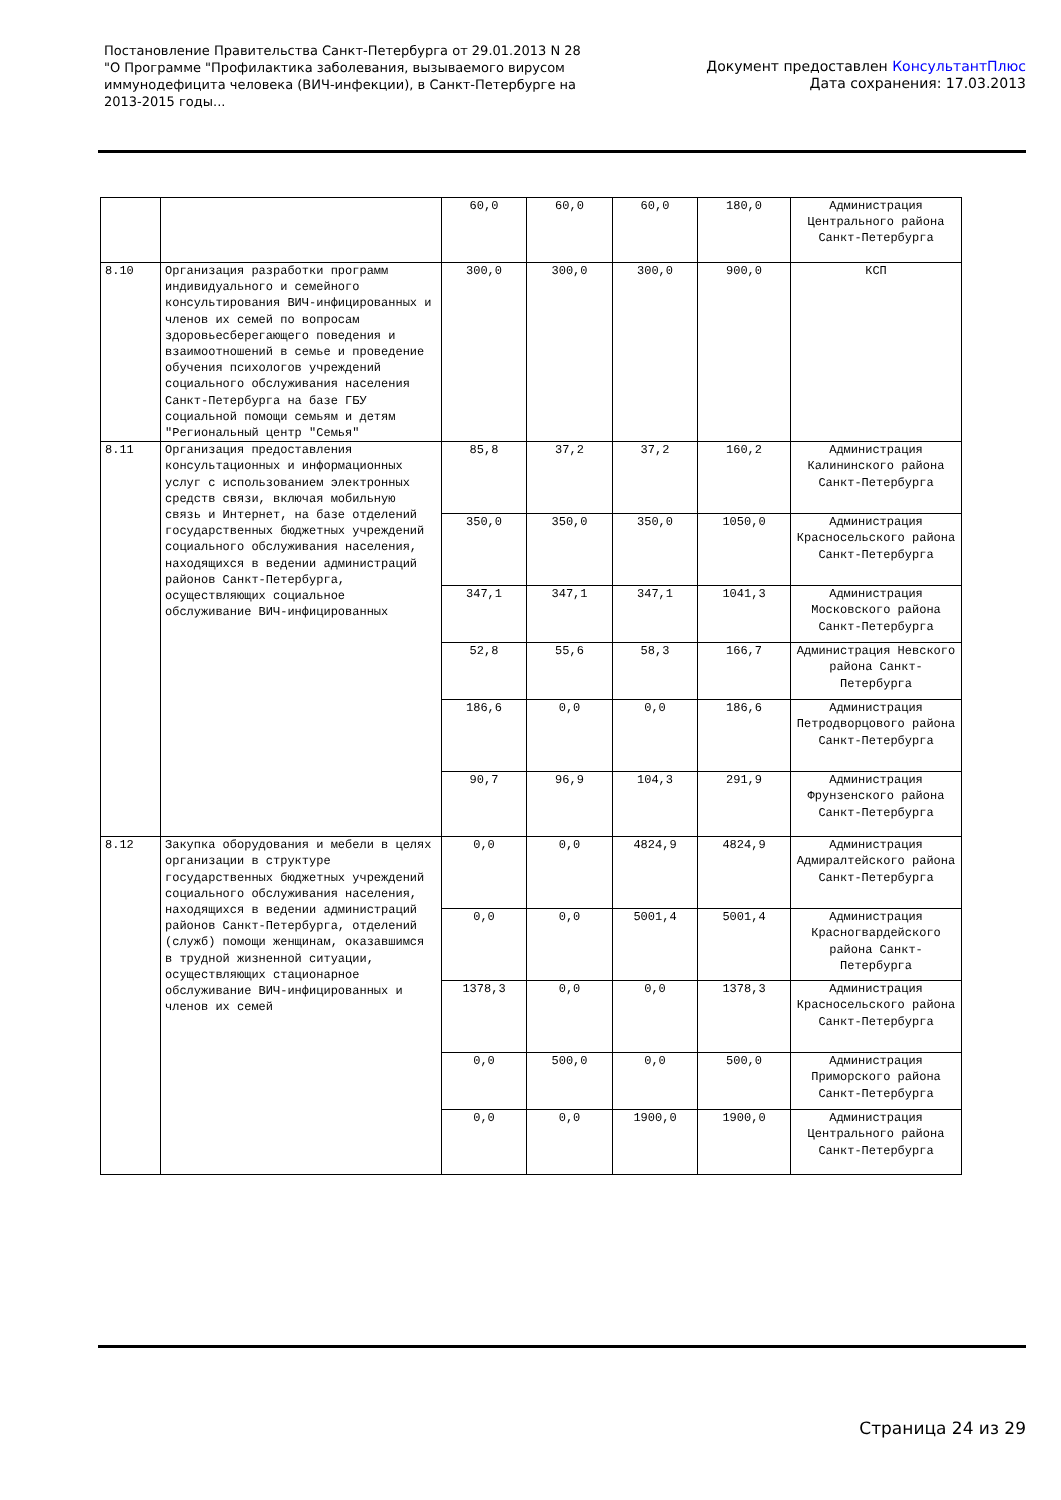Постановление Правительства Санкт-Петербурга от 29.01.2013 N 28
"О Программе "Профилактика заболевания, вызываемого вирусом
иммунодефицита человека (ВИЧ-инфекции), в Санкт-Петербурге на
2013-2015 годы...
Документ предоставлен КонсультантПлюс
Дата сохранения: 17.03.2013
| | | 60,0 | 60,0 | 60,0 | 180,0 | Администрация Центрального района Санкт-Петербурга |
| 8.10 | Организация разработки программ индивидуального и семейного консультирования ВИЧ-инфицированных и членов их семей по вопросам здоровьесберегающего поведения и взаимоотношений в семье и проведение обучения психологов учреждений социального обслуживания населения Санкт-Петербурга на базе ГБУ социальной помощи семьям и детям "Региональный центр "Семья" | 300,0 | 300,0 | 300,0 | 900,0 | КСП |
| 8.11 | Организация предоставления консультационных и информационных услуг с использованием электронных средств связи, включая мобильную связь и Интернет, на базе отделений государственных бюджетных учреждений социального обслуживания населения, находящихся в ведении администраций районов Санкт-Петербурга, осуществляющих социальное обслуживание ВИЧ-инфицированных | 85,8 | 37,2 | 37,2 | 160,2 | Администрация Калининского района Санкт-Петербурга |
| | | 350,0 | 350,0 | 350,0 | 1050,0 | Администрация Красносельского района Санкт-Петербурга |
| | | 347,1 | 347,1 | 347,1 | 1041,3 | Администрация Московского района Санкт-Петербурга |
| | | 52,8 | 55,6 | 58,3 | 166,7 | Администрация Невского района Санкт-Петербурга |
| | | 186,6 | 0,0 | 0,0 | 186,6 | Администрация Петродворцового района Санкт-Петербурга |
| | | 90,7 | 96,9 | 104,3 | 291,9 | Администрация Фрунзенского района Санкт-Петербурга |
| 8.12 | Закупка оборудования и мебели в целях организации в структуре государственных бюджетных учреждений социального обслуживания населения, находящихся в ведении администраций районов Санкт-Петербурга, отделений (служб) помощи женщинам, оказавшимся в трудной жизненной ситуации, осуществляющих стационарное обслуживание ВИЧ-инфицированных и членов их семей | 0,0 | 0,0 | 4824,9 | 4824,9 | Администрация Адмиралтейского района Санкт-Петербурга |
| | | 0,0 | 0,0 | 5001,4 | 5001,4 | Администрация Красногвардейского района Санкт-Петербурга |
| | | 1378,3 | 0,0 | 0,0 | 1378,3 | Администрация Красносельского района Санкт-Петербурга |
| | | 0,0 | 500,0 | 0,0 | 500,0 | Администрация Приморского района Санкт-Петербурга |
| | | 0,0 | 0,0 | 1900,0 | 1900,0 | Администрация Центрального района Санкт-Петербурга |
Страница 24 из 29